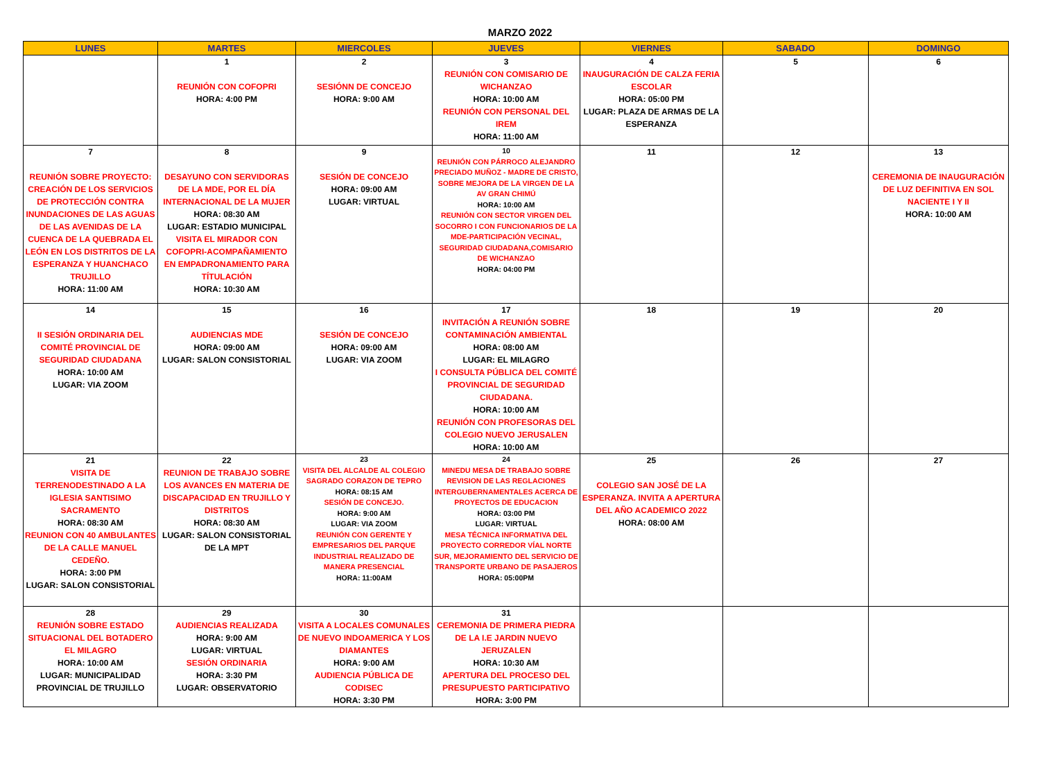MARZO 2022
| LUNES | MARTES | MIERCOLES | JUEVES | VIERNES | SABADO | DOMINGO |
| --- | --- | --- | --- | --- | --- | --- |
| | 1 REUNIÓN CON COFOPRI HORA: 4:00 PM | 2 SESIÓNN DE CONCEJO HORA: 9:00 AM | 3 REUNIÓN CON COMISARIO DE WICHANZAO HORA: 10:00 AM REUNIÓN CON PERSONAL DEL IREM HORA: 11:00 AM | 4 INAUGURACIÓN DE CALZA FERIA ESCOLAR HORA: 05:00 PM LUGAR: PLAZA DE ARMAS DE LA ESPERANZA | 5 | 6 |
| 7 REUNIÓN SOBRE PROYECTO: CREACIÓN DE LOS SERVICIOS DE PROTECCIÓN CONTRA INUNDACIONES DE LAS AGUAS DE LAS AVENIDAS DE LA CUENCA DE LA QUEBRADA EL LEÓN EN LOS DISTRITOS DE LA ESPERANZA Y HUANCHACO TRUJILLO HORA: 11:00 AM | 8 DESAYUNO CON SERVIDORAS DE LA MDE, POR EL DÍA INTERNACIONAL DE LA MUJER HORA: 08:30 AM LUGAR: ESTADIO MUNICIPAL VISITA EL MIRADOR CON COFOPRI-ACOMPAÑAMIENTO EN EMPADRONAMIENTO PARA TÍTULACIÓN HORA: 10:30 AM | 9 SESIÓN DE CONCEJO HORA: 09:00 AM LUGAR: VIRTUAL | 10 REUNIÓN CON PÁRROCO ALEJANDRO PRECIADO MUÑOZ - MADRE DE CRISTO, SOBRE MEJORA DE LA VIRGEN DE LA AV GRAN CHIMÚ HORA: 10:00 AM REUNIÓN CON SECTOR VIRGEN DEL SOCORRO I CON FUNCIONARIOS DE LA MDE-PARTICIPACIÓN VECINAL, SEGURIDAD CIUDADANA,COMISARIO DE WICHANZAO HORA: 04:00 PM | 11 | 12 | 13 CEREMONIA DE INAUGURACIÓN DE LUZ DEFINITIVA EN SOL NACIENTE I Y II HORA: 10:00 AM |
| 14 II SESIÓN ORDINARIA DEL COMITÉ PROVINCIAL DE SEGURIDAD CIUDADANA HORA: 10:00 AM LUGAR: VIA ZOOM | 15 AUDIENCIAS MDE HORA: 09:00 AM LUGAR: SALON CONSISTORIAL | 16 SESIÓN DE CONCEJO HORA: 09:00 AM LUGAR: VIA ZOOM | 17 INVITACIÓN A REUNIÓN SOBRE CONTAMINACIÓN AMBIENTAL HORA: 08:00 AM LUGAR: EL MILAGRO I CONSULTA PÚBLICA DEL COMITÉ PROVINCIAL DE SEGURIDAD CIUDADANA. HORA: 10:00 AM REUNIÓN CON PROFESORAS DEL COLEGIO NUEVO JERUSALEN HORA: 10:00 AM | 18 | 19 | 20 |
| 21 VISITA DE TERRENODESTINADO A LA IGLESIA SANTISIMO SACRAMENTO HORA: 08:30 AM REUNION CON 40 AMBULANTES DE LA CALLE MANUEL CEDEÑO. HORA: 3:00 PM LUGAR: SALON CONSISTORIAL | 22 REUNION DE TRABAJO SOBRE LOS AVANCES EN MATERIA DE DISCAPACIDAD EN TRUJILLO Y DISTRITOS HORA: 08:30 AM LUGAR: SALON CONSISTORIAL DE LA MPT | 23 VISITA DEL ALCALDE AL COLEGIO SAGRADO CORAZON DE TEPRO HORA: 08:15 AM SESIÓN DE CONCEJO. HORA: 9:00 AM LUGAR: VIA ZOOM REUNIÓN CON GERENTE Y EMPRESARIOS DEL PARQUE INDUSTRIAL REALIZADO DE MANERA PRESENCIAL HORA: 11:00AM | 24 MINEDU MESA DE TRABAJO SOBRE REVISION DE LAS REGLACIONES INTERGUBERNAMENTALES ACERCA DE PROYECTOS DE EDUCACION HORA: 03:00 PM LUGAR: VIRTUAL MESA TÉCNICA INFORMATIVA DEL PROYECTO CORREDOR VÍAL NORTE SUR, MEJORAMIENTO DEL SERVICIO DE TRANSPORTE URBANO DE PASAJEROS HORA: 05:00PM | 25 COLEGIO SAN JOSÉ DE LA ESPERANZA. INVITA A APERTURA DEL AÑO ACADEMICO 2022 HORA: 08:00 AM | 26 | 27 |
| 28 REUNIÓN SOBRE ESTADO SITUACIONAL DEL BOTADERO EL MILAGRO HORA: 10:00 AM LUGAR: MUNICIPALIDAD PROVINCIAL DE TRUJILLO | 29 AUDIENCIAS REALIZADA HORA: 9:00 AM LUGAR: VIRTUAL SESIÓN ORDINARIA HORA: 3:30 PM LUGAR: OBSERVATORIO | 30 VISITA A LOCALES COMUNALES DE NUEVO INDOAMERICA Y LOS DIAMANTES HORA: 9:00 AM AUDIENCIA PÚBLICA DE CODISEC HORA: 3:30 PM | 31 CEREMONIA DE PRIMERA PIEDRA DE LA I.E JARDIN NUEVO JERUZALEN HORA: 10:30 AM APERTURA DEL PROCESO DEL PRESUPUESTO PARTICIPATIVO HORA: 3:00 PM | | | |